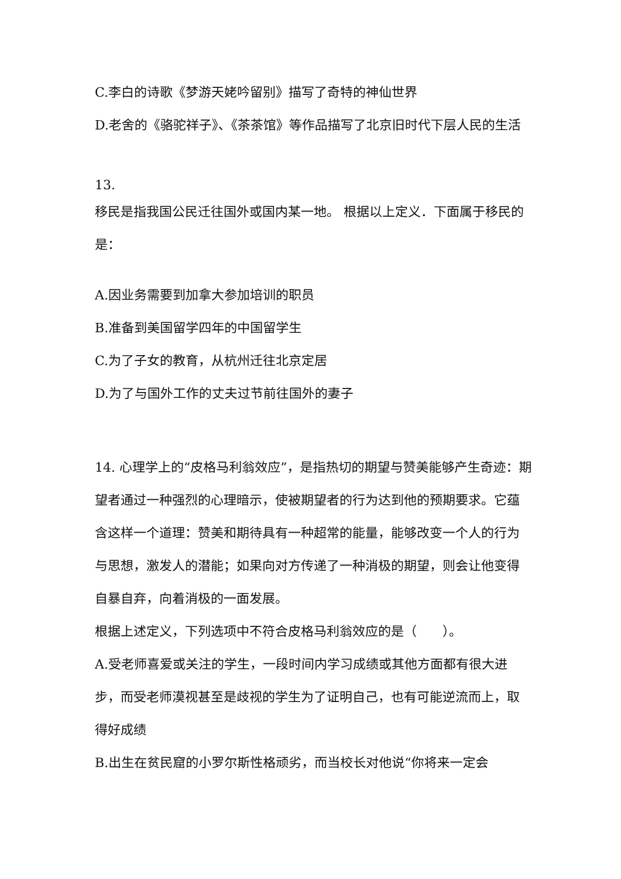C.李白的诗歌《梦游天姥吟留别》描写了奇特的神仙世界
D.老舍的《骆驼祥子》、《茶茶馆》等作品描写了北京旧时代下层人民的生活
13.
移民是指我国公民迁往国外或国内某一地。 根据以上定义．下面属于移民的是：
A.因业务需要到加拿大参加培训的职员
B.准备到美国留学四年的中国留学生
C.为了子女的教育，从杭州迁往北京定居
D.为了与国外工作的丈夫过节前往国外的妻子
14. 心理学上的“皮格马利翁效应”，是指热切的期望与赞美能够产生奇迹：期望者通过一种强烈的心理暗示，使被期望者的行为达到他的预期要求。它蕴含这样一个道理：赞美和期待具有一种超常的能量，能够改变一个人的行为与思想，激发人的潜能；如果向对方传递了一种消极的期望，则会让他变得自暴自弃，向着消极的一面发展。
根据上述定义，下列选项中不符合皮格马利翁效应的是（　　）。
A.受老师喜爱或关注的学生，一段时间内学习成绩或其他方面都有很大进步，而受老师漠视甚至是歧视的学生为了证明自己，也有可能逆流而上，取得好成绩
B.出生在贫民窟的小罗尔斯性格顽劣，而当校长对他说“你将来一定会